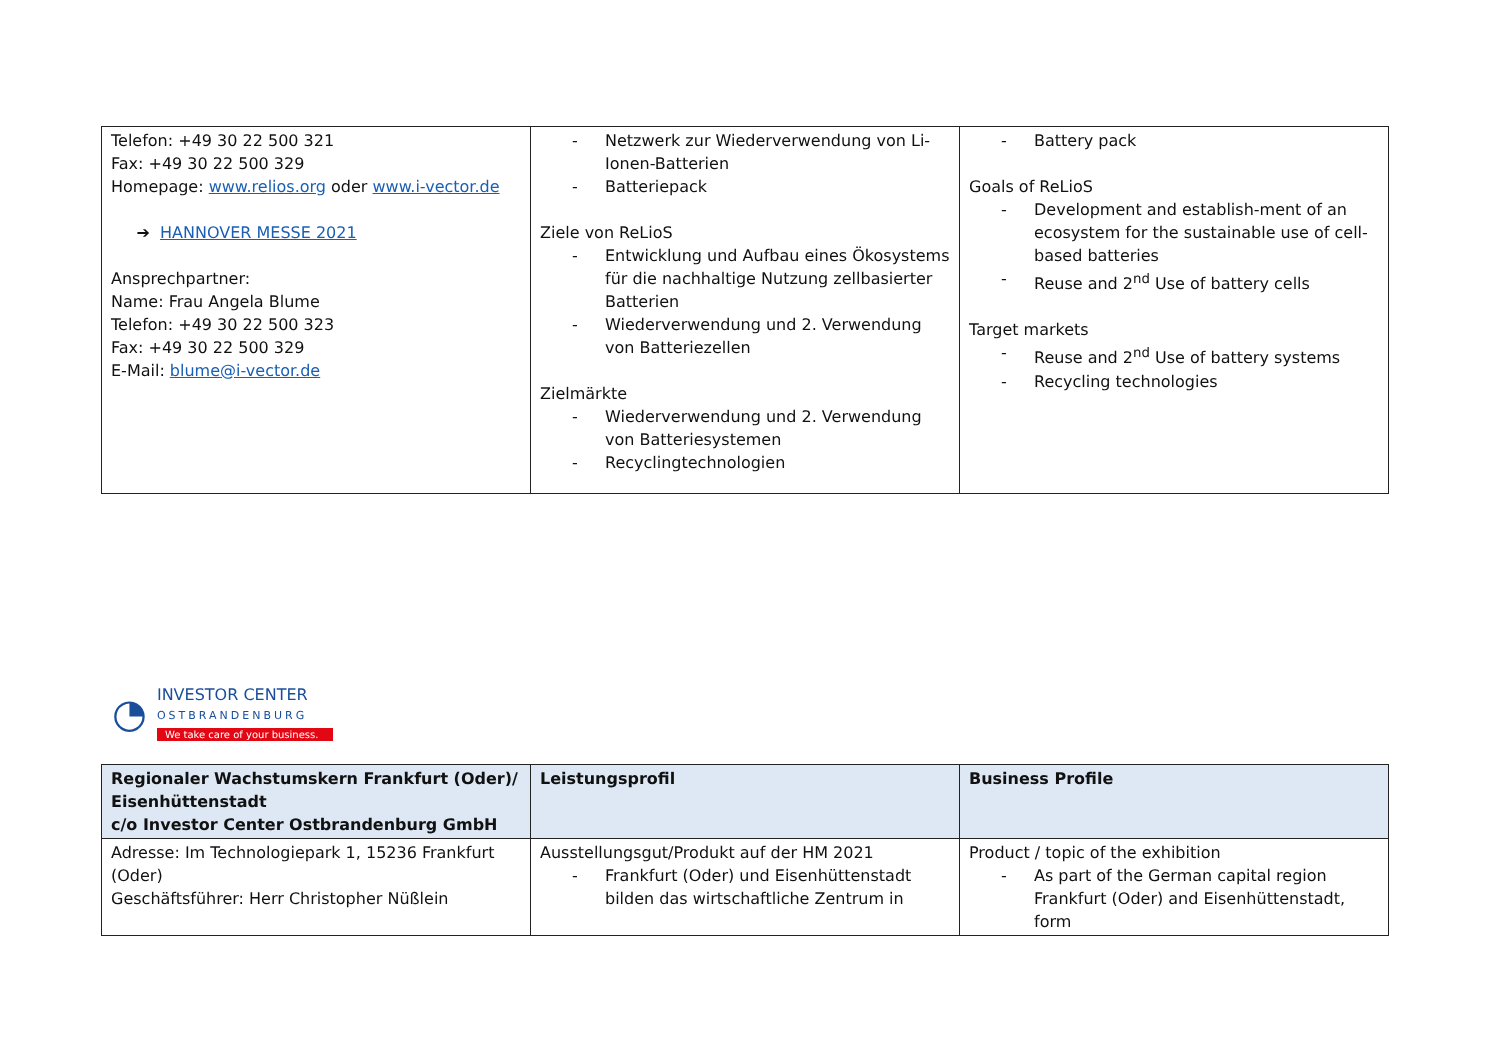| Telefon: +49 30 22 500 321 Fax: +49 30 22 500 329 Homepage: www.relios.org oder www.i-vector.de ➔ HANNOVER MESSE 2021 Ansprechpartner: Name: Frau Angela Blume Telefon: +49 30 22 500 323 Fax: +49 30 22 500 329 E-Mail: blume@i-vector.de | Netzwerk zur Wiederverwendung von Li-Ionen-Batterien Batteriepack Ziele von ReLioS Entwicklung und Aufbau eines Ökosystems für die nachhaltige Nutzung zellbasierter Batterien Wiederverwendung und 2. Verwendung von Batteriezellen Zielmärkte Wiederverwendung und 2. Verwendung von Batteriesystemen Recyclingtechnologien | Battery pack Goals of ReLioS Development and establish-ment of an ecosystem for the sustainable use of cell-based batteries Reuse and 2<sup>nd</sup> Use of battery cells Target markets Reuse and 2<sup>nd</sup> Use of battery systems Recycling technologies |
◔
INVESTOR CENTER
OSTBRANDENBURG
We take care of your business.
| Regionaler Wachstumskern Frankfurt (Oder)/ Eisenhüttenstadt c/o Investor Center Ostbrandenburg GmbH | Leistungsprofil | Business Profile |
| Adresse: Im Technologiepark 1, 15236 Frankfurt (Oder) Geschäftsführer: Herr Christopher Nüßlein | Ausstellungsgut/Produkt auf der HM 2021 Frankfurt (Oder) und Eisenhüttenstadt bilden das wirtschaftliche Zentrum in | Product / topic of the exhibition As part of the German capital region Frankfurt (Oder) and Eisenhüttenstadt, form |